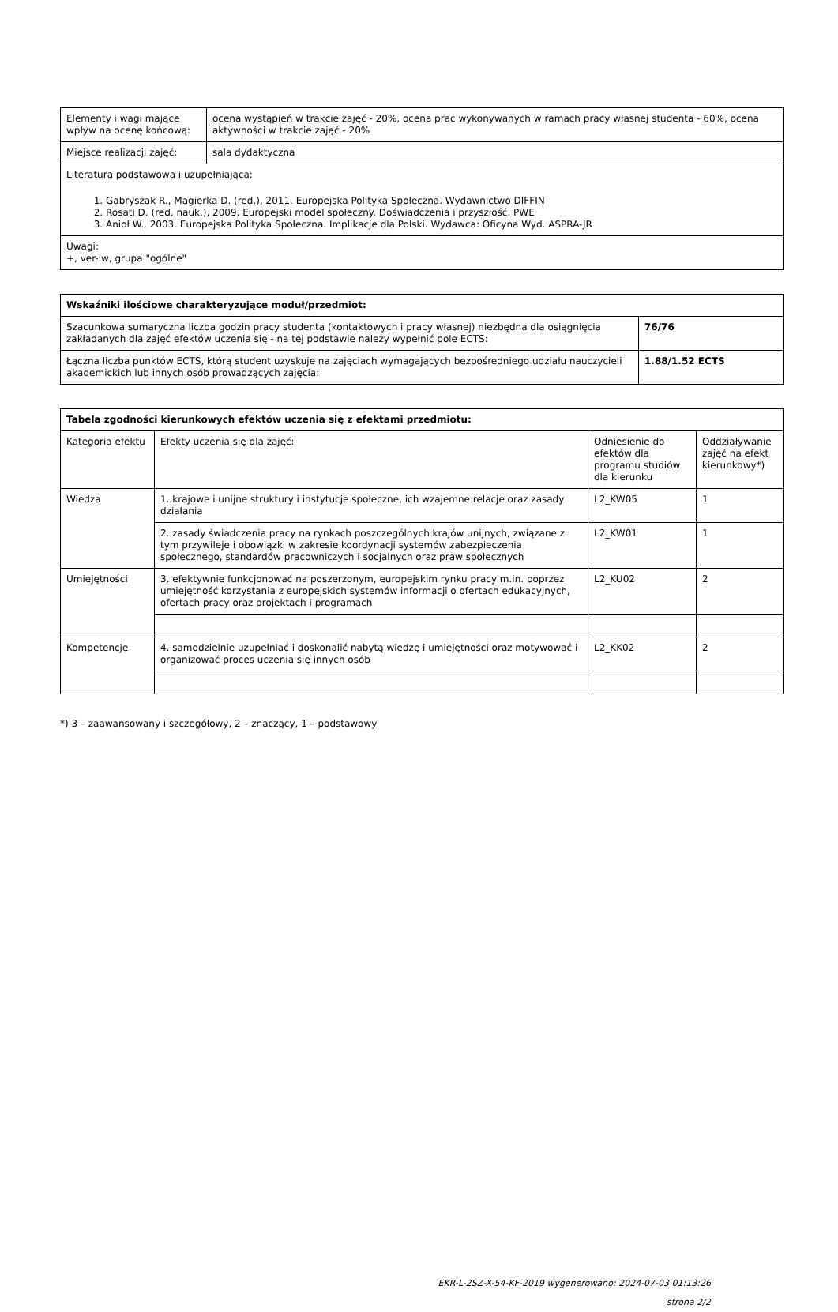| Elementy i wagi mające wpływ na ocenę końcową: | ocena wystąpień w trakcie zajęć - 20%, ocena prac wykonywanych w ramach pracy własnej studenta - 60%, ocena aktywności w trakcie zajęć - 20% |
| Miejsce realizacji zajęć: | sala dydaktyczna |
| Literatura podstawowa i uzupełniająca: 1. Gabryszak R., Magierka D. (red.), 2011. Europejska Polityka Społeczna. Wydawnictwo DIFFIN 2. Rosati D. (red. nauk.), 2009. Europejski model społeczny. Doświadczenia i przyszłość. PWE 3. Anioł W., 2003. Europejska Polityka Społeczna. Implikacje dla Polski. Wydawca: Oficyna Wyd. ASPRA-JR | |
| Uwagi: +, ver-lw, grupa "ogólne" | |
| Wskaźniki ilościowe charakteryzujące moduł/przedmiot: | |
| --- | --- |
| Szacunkowa sumaryczna liczba godzin pracy studenta (kontaktowych i pracy własnej) niezbędna dla osiągnięcia zakładanych dla zajęć efektów uczenia się - na tej podstawie należy wypełnić pole ECTS: | 76/76 |
| Łączna liczba punktów ECTS, którą student uzyskuje na zajęciach wymagających bezpośredniego udziału nauczycieli akademickich lub innych osób prowadzących zajęcia: | 1.88/1.52 ECTS |
| Tabela zgodności kierunkowych efektów uczenia się z efektami przedmiotu: | | | |
| --- | --- | --- | --- |
| Kategoria efektu | Efekty uczenia się dla zajęć: | Odniesienie do efektów dla programu studiów dla kierunku | Oddziaływanie zajęć na efekt kierunkowy*) |
| Wiedza | 1. krajowe i unijne struktury i instytucje społeczne, ich wzajemne relacje oraz zasady działania | L2_KW05 | 1 |
| | 2. zasady świadczenia pracy na rynkach poszczególnych krajów unijnych, związane z tym przywileje i obowiązki w zakresie koordynacji systemów zabezpieczenia społecznego, standardów pracowniczych i socjalnych oraz praw społecznych | L2_KW01 | 1 |
| Umiejętności | 3. efektywnie funkcjonować na poszerzonym, europejskim rynku pracy m.in. poprzez umiejętność korzystania z europejskich systemów informacji o ofertach edukacyjnych, ofertach pracy oraz projektach i programach | L2_KU02 | 2 |
| Kompetencje | 4. samodzielnie uzupełniać i doskonalić nabytą wiedzę i umiejętności oraz motywować i organizować proces uczenia się innych osób | L2_KK02 | 2 |
*) 3 – zaawansowany i szczegółowy, 2 – znaczący, 1 – podstawowy
EKR-L-2SZ-X-54-KF-2019 wygenerowano: 2024-07-03 01:13:26
strona 2/2